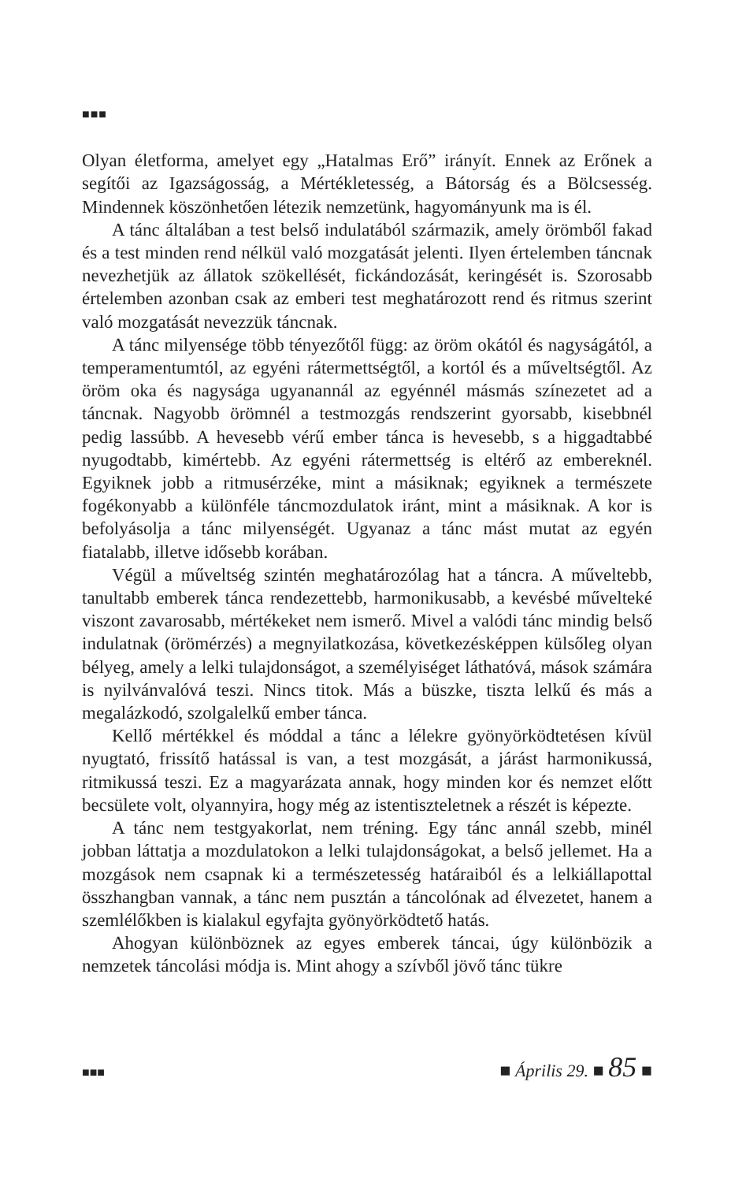■■■
Olyan életforma, amelyet egy „Hatalmas Erő” irányít. Ennek az Erőnek a segítői az Igazságosság, a Mértékletesség, a Bátorság és a Bölcsesség. Mindennek köszönhetően létezik nemzetünk, hagyományunk ma is él.
A tánc általában a test belső indulatából származik, amely örömből fakad és a test minden rend nélkül való mozgatását jelenti. Ilyen értelemben táncnak nevezhetjük az állatok szökellését, fickándozását, keringését is. Szorosabb értelemben azonban csak az emberi test meghatározott rend és ritmus szerint való mozgatását nevezzük táncnak.
A tánc milyensége több tényezőtől függ: az öröm okától és nagyságától, a temperamentumtól, az egyéni rátermettségtől, a kortól és a műveltségtől. Az öröm oka és nagysága ugyanannál az egyénnél másmás színezetet ad a táncnak. Nagyobb örömnél a testmozgás rendszerint gyorsabb, kisebbnél pedig lassúbb. A hevesebb vérű ember tánca is hevesebb, s a higgadtabbé nyugodtabb, kimértebb. Az egyéni rátermettség is eltérő az embereknél. Egyiknek jobb a ritmusérzéke, mint a másiknak; egyiknek a természete fogékonyabb a különféle táncmozdulatok iránt, mint a másiknak. A kor is befolyásolja a tánc milyenségét. Ugyanaz a tánc mást mutat az egyén fiatalabb, illetve idősebb korában.
Végül a műveltség szintén meghatározólag hat a táncra. A műveltebb, tanultabb emberek tánca rendezettebb, harmonikusabb, a kevésbé művelteké viszont zavarosabb, mértékeket nem ismerő. Mivel a valódi tánc mindig belső indulatnak (örömérzés) a megnyilatkozása, következésképpen külsőleg olyan bélyeg, amely a lelki tulajdonságot, a személyiséget láthatóvá, mások számára is nyilvánvalóvá teszi. Nincs titok. Más a büszke, tiszta lelkű és más a megalázkodó, szolgalelkű ember tánca.
Kellő mértékkel és móddal a tánc a lélekre gyönyörködtetésen kívül nyugtató, frissítő hatással is van, a test mozgását, a járást harmonikussá, ritmikussá teszi. Ez a magyarázata annak, hogy minden kor és nemzet előtt becsülete volt, olyannyira, hogy még az istentiszteletnek a részét is képezte.
A tánc nem testgyakorlat, nem tréning. Egy tánc annál szebb, minél jobban láttatja a mozdulatokon a lelki tulajdonságokat, a belső jellemet. Ha a mozgások nem csapnak ki a természetesség határaiból és a lelkiállapottal összhangban vannak, a tánc nem pusztán a táncolónak ad élvezetet, hanem a szemlélőkben is kialakul egyfajta gyönyörködtető hatás.
Ahogyan különböznek az egyes emberek táncai, úgy különbözik a nemzetek táncolási módja is. Mint ahogy a szívből jövő tánc tükre
■■■ ■ Április 29. ■ 85 ■